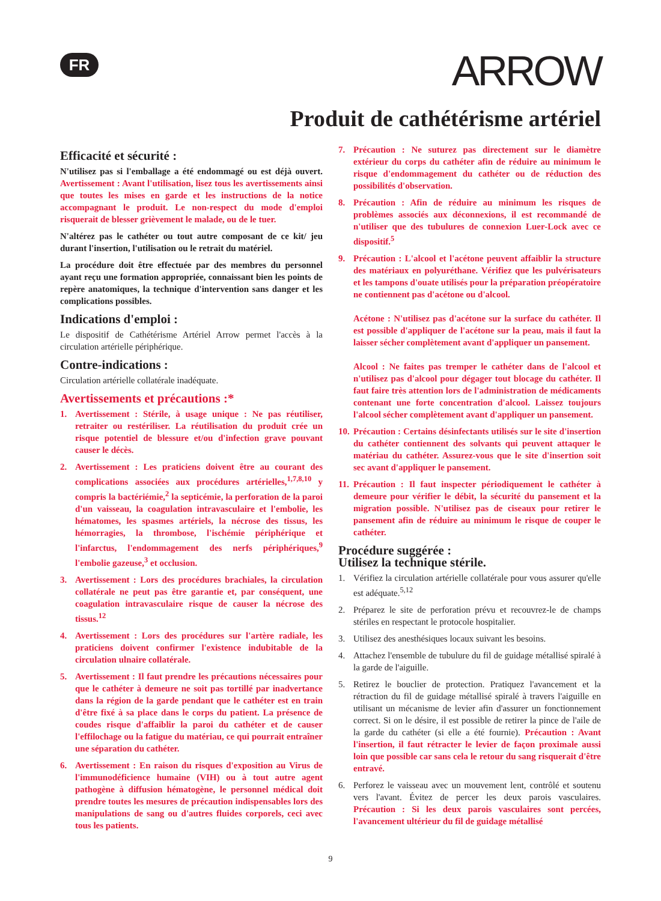FR ARROW
Produit de cathétérisme artériel
Efficacité et sécurité :
N'utilisez pas si l'emballage a été endommagé ou est déjà ouvert. Avertissement : Avant l'utilisation, lisez tous les avertissements ainsi que toutes les mises en garde et les instructions de la notice accompagnant le produit. Le non-respect du mode d'emploi risquerait de blesser grièvement le malade, ou de le tuer.
N'altérez pas le cathéter ou tout autre composant de ce kit/ jeu durant l'insertion, l'utilisation ou le retrait du matériel.
La procédure doit être effectuée par des membres du personnel ayant reçu une formation appropriée, connaissant bien les points de repère anatomiques, la technique d'intervention sans danger et les complications possibles.
Indications d'emploi :
Le dispositif de Cathétérisme Artériel Arrow permet l'accès à la circulation artérielle périphérique.
Contre-indications :
Circulation artérielle collatérale inadéquate.
Avertissements et précautions :*
1. Avertissement : Stérile, à usage unique : Ne pas réutiliser, retraiter ou restériliser. La réutilisation du produit crée un risque potentiel de blessure et/ou d'infection grave pouvant causer le décès.
2. Avertissement : Les praticiens doivent être au courant des complications associées aux procédures artérielles,<sup>1,7,8,10</sup> y compris la bactériémie,<sup>2</sup> la septicémie, la perforation de la paroi d'un vaisseau, la coagulation intravasculaire et l'embolie, les hématomes, les spasmes artériels, la nécrose des tissus, les hémorragies, la thrombose, l'ischémie périphérique et l'infarctus, l'endommagement des nerfs périphériques,<sup>9</sup> l'embolie gazeuse,<sup>3</sup> et occlusion.
3. Avertissement : Lors des procédures brachiales, la circulation collatérale ne peut pas être garantie et, par conséquent, une coagulation intravasculaire risque de causer la nécrose des tissus.<sup>12</sup>
4. Avertissement : Lors des procédures sur l'artère radiale, les praticiens doivent confirmer l'existence indubitable de la circulation ulnaire collatérale.
5. Avertissement : Il faut prendre les précautions nécessaires pour que le cathéter à demeure ne soit pas tortillé par inadvertance dans la région de la garde pendant que le cathéter est en train d'être fixé à sa place dans le corps du patient. La présence de coudes risque d'affaiblir la paroi du cathéter et de causer l'effilochage ou la fatigue du matériau, ce qui pourrait entraîner une séparation du cathéter.
6. Avertissement : En raison du risques d'exposition au Virus de l'immunodéficience humaine (VIH) ou à tout autre agent pathogène à diffusion hématogène, le personnel médical doit prendre toutes les mesures de précaution indispensables lors des manipulations de sang ou d'autres fluides corporels, ceci avec tous les patients.
7. Précaution : Ne suturez pas directement sur le diamètre extérieur du corps du cathéter afin de réduire au minimum le risque d'endommagement du cathéter ou de réduction des possibilités d'observation.
8. Précaution : Afin de réduire au minimum les risques de problèmes associés aux déconnexions, il est recommandé de n'utiliser que des tubulures de connexion Luer-Lock avec ce dispositif.<sup>5</sup>
9. Précaution : L'alcool et l'acétone peuvent affaiblir la structure des matériaux en polyuréthane. Vérifiez que les pulvérisateurs et les tampons d'ouate utilisés pour la préparation préopératoire ne contiennent pas d'acétone ou d'alcool.
Acétone : N'utilisez pas d'acétone sur la surface du cathéter. Il est possible d'appliquer de l'acétone sur la peau, mais il faut la laisser sécher complètement avant d'appliquer un pansement.
Alcool : Ne faites pas tremper le cathéter dans de l'alcool et n'utilisez pas d'alcool pour dégager tout blocage du cathéter. Il faut faire très attention lors de l'administration de médicaments contenant une forte concentration d'alcool. Laissez toujours l'alcool sécher complètement avant d'appliquer un pansement.
10. Précaution : Certains désinfectants utilisés sur le site d'insertion du cathéter contiennent des solvants qui peuvent attaquer le matériau du cathéter. Assurez-vous que le site d'insertion soit sec avant d'appliquer le pansement.
11. Précaution : Il faut inspecter périodiquement le cathéter à demeure pour vérifier le débit, la sécurité du pansement et la migration possible. N'utilisez pas de ciseaux pour retirer le pansement afin de réduire au minimum le risque de couper le cathéter.
Procédure suggérée :
Utilisez la technique stérile.
1. Vérifiez la circulation artérielle collatérale pour vous assurer qu'elle est adéquate.<sup>5,12</sup>
2. Préparez le site de perforation prévu et recouvrez-le de champs stériles en respectant le protocole hospitalier.
3. Utilisez des anesthésiques locaux suivant les besoins.
4. Attachez l'ensemble de tubulure du fil de guidage métallisé spiralé à la garde de l'aiguille.
5. Retirez le bouclier de protection. Pratiquez l'avancement et la rétraction du fil de guidage métallisé spiralé à travers l'aiguille en utilisant un mécanisme de levier afin d'assurer un fonctionnement correct. Si on le désire, il est possible de retirer la pince de l'aile de la garde du cathéter (si elle a été fournie). Précaution : Avant l'insertion, il faut rétracter le levier de façon proximale aussi loin que possible car sans cela le retour du sang risquerait d'être entravé.
6. Perforez le vaisseau avec un mouvement lent, contrôlé et soutenu vers l'avant. Évitez de percer les deux parois vasculaires. Précaution : Si les deux parois vasculaires sont percées, l'avancement ultérieur du fil de guidage métallisé
9